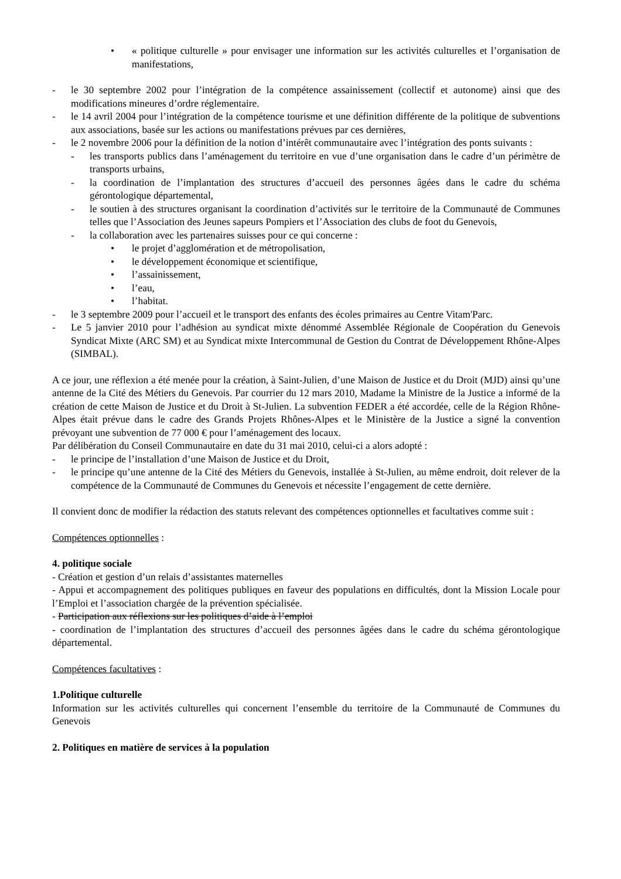• « politique culturelle » pour envisager une information sur les activités culturelles et l’organisation de manifestations,
- le 30 septembre 2002 pour l’intégration de la compétence assainissement (collectif et autonome) ainsi que des modifications mineures d’ordre réglementaire.
- le 14 avril 2004 pour l’intégration de la compétence tourisme et une définition différente de la politique de subventions aux associations, basée sur les actions ou manifestations prévues par ces dernières,
- le 2 novembre 2006 pour la définition de la notion d’intérêt communautaire avec l’intégration des ponts suivants :
- les transports publics dans l’aménagement du territoire en vue d’une organisation dans le cadre d’un périmètre de transports urbains,
- la coordination de l’implantation des structures d’accueil des personnes âgées dans le cadre du schéma gérontologique départemental,
- le soutien à des structures organisant la coordination d’activités sur le territoire de la Communauté de Communes telles que l’Association des Jeunes sapeurs Pompiers et l’Association des clubs de foot du Genevois,
- la collaboration avec les partenaires suisses pour ce qui concerne :
• le projet d’agglomération et de métropolisation,
• le développement économique et scientifique,
• l’assainissement,
• l’eau,
• l’habitat.
- le 3 septembre 2009 pour l’accueil et le transport des enfants des écoles primaires au Centre Vitam'Parc.
- Le 5 janvier 2010 pour l’adhésion au syndicat mixte dénommé Assemblée Régionale de Coopération du Genevois Syndicat Mixte (ARC SM) et au Syndicat mixte Intercommunal de Gestion du Contrat de Développement Rhône-Alpes (SIMBAL).
A ce jour, une réflexion a été menée pour la création, à Saint-Julien, d’une Maison de Justice et du Droit (MJD) ainsi qu’une antenne de la Cité des Métiers du Genevois. Par courrier du 12 mars 2010, Madame la Ministre de la Justice a informé de la création de cette Maison de Justice et du Droit à St-Julien. La subvention FEDER a été accordée, celle de la Région Rhône-Alpes était prévue dans le cadre des Grands Projets Rhônes-Alpes et le Ministère de la Justice a signé la convention prévoyant une subvention de 77 000 € pour l’aménagement des locaux.
Par délibération du Conseil Communautaire en date du 31 mai 2010, celui-ci a alors adopté :
- le principe de l’installation d’une Maison de Justice et du Droit,
- le principe qu’une antenne de la Cité des Métiers du Genevois, installée à St-Julien, au même endroit, doit relever de la compétence de la Communauté de Communes du Genevois et nécessite l’engagement de cette dernière.
Il convient donc de modifier la rédaction des statuts relevant des compétences optionnelles et facultatives comme suit :
Compétences optionnelles :
4. politique sociale
- Création et gestion d’un relais d’assistantes maternelles
- Appui et accompagnement des politiques publiques en faveur des populations en difficultés, dont la Mission Locale pour l’Emploi et l’association chargée de la prévention spécialisée.
- Participation aux réflexions sur les politiques d’aide à l’emploi
- coordination de l’implantation des structures d’accueil des personnes âgées dans le cadre du schéma gérontologique départemental.
Compétences facultatives :
1.Politique culturelle
Information sur les activités culturelles qui concernent l’ensemble du territoire de la Communauté de Communes du Genevois
2. Politiques en matière de services à la population